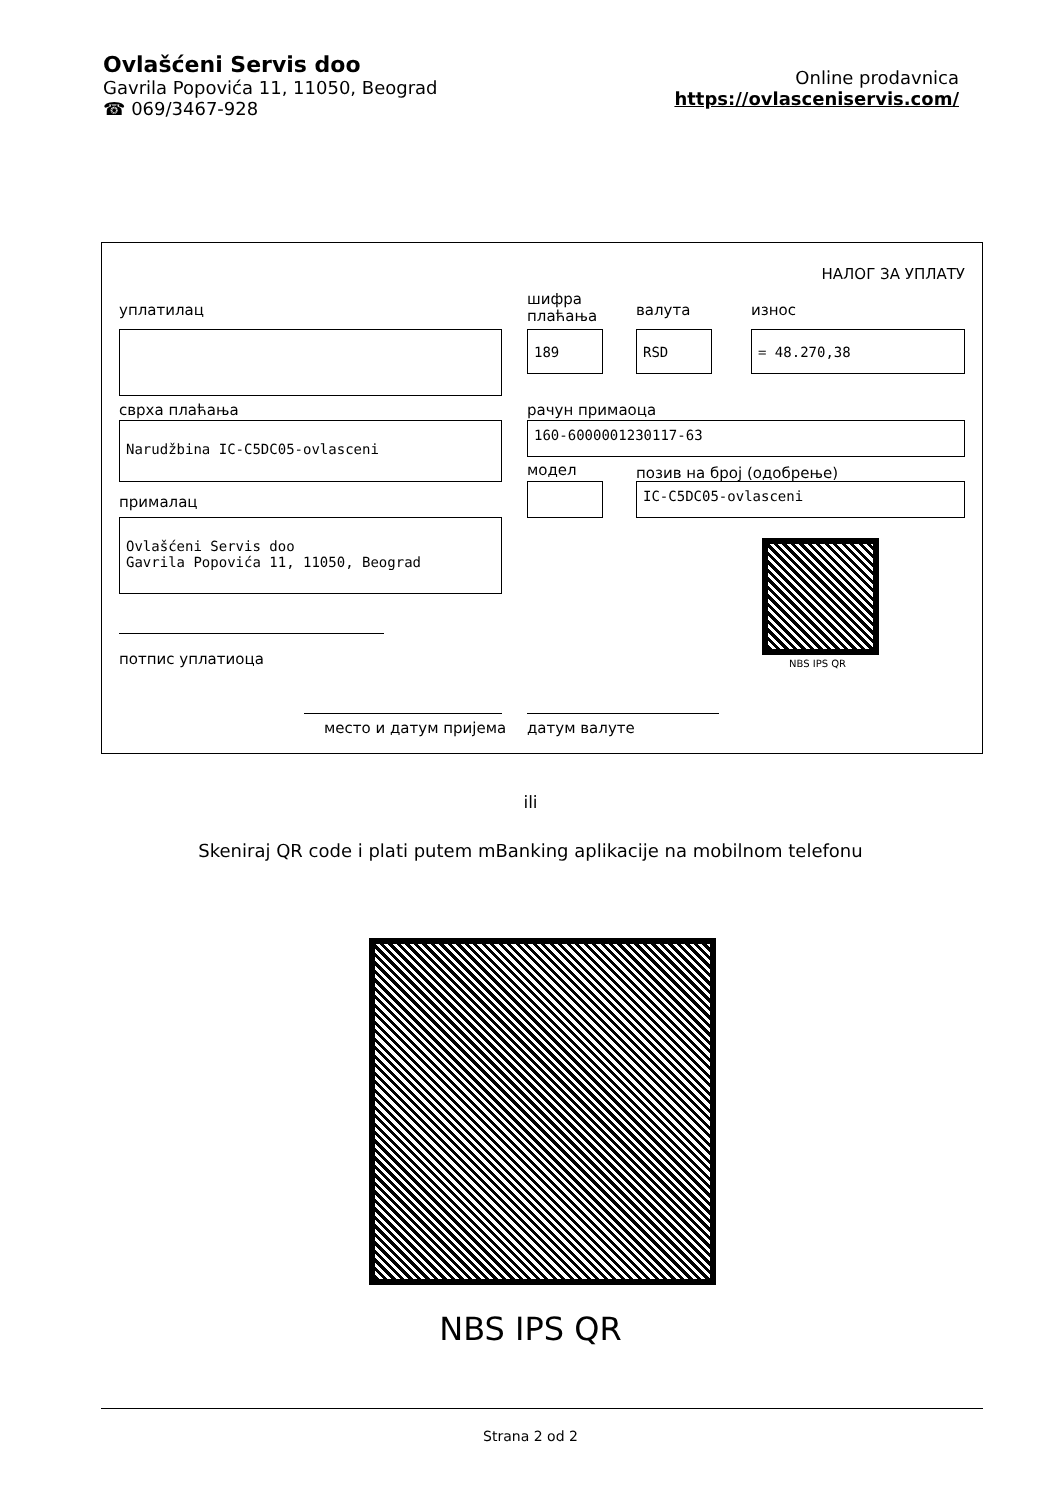Ovlašćeni Servis doo
Gavrila Popovića 11, 11050, Beograd
☎ 069/3467-928
Online prodavnica
https://ovlasceniservis.com/
НАЛОГ ЗА УПЛАТУ
уплатилац
шифра
плаћања
валута износ
189 RSD = 48.270,38
сврха плаћања рачун примаоца
Narudžbina IC-C5DC05-ovlasceni 160-6000001230117-63
модел позив на број (одобрење)
IC-C5DC05-ovlasceni
прималац
Ovlašćeni Servis doo
Gavrila Popovića 11, 11050, Beograd
NBS IPS QR
потпис уплатиоца
место и датум пријема датум валуте
ili
Skeniraj QR code i plati putem mBanking aplikacije na mobilnom telefonu
NBS IPS QR
Strana 2 od 2